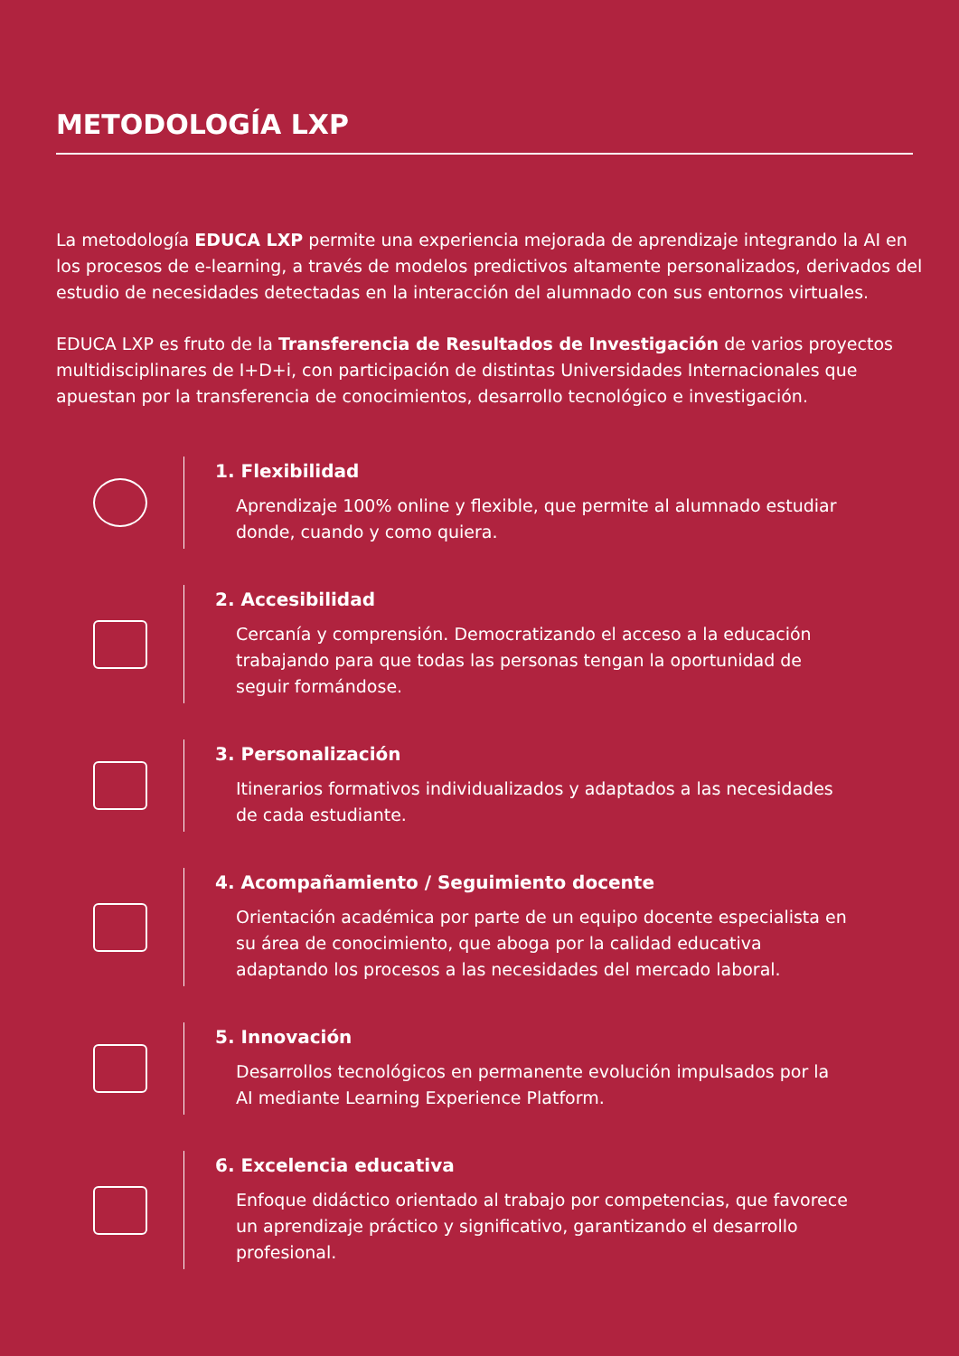METODOLOGÍA LXP
La metodología EDUCA LXP permite una experiencia mejorada de aprendizaje integrando la AI en los procesos de e-learning, a través de modelos predictivos altamente personalizados, derivados del estudio de necesidades detectadas en la interacción del alumnado con sus entornos virtuales.
EDUCA LXP es fruto de la Transferencia de Resultados de Investigación de varios proyectos multidisciplinares de I+D+i, con participación de distintas Universidades Internacionales que apuestan por la transferencia de conocimientos, desarrollo tecnológico e investigación.
1. Flexibilidad
Aprendizaje 100% online y flexible, que permite al alumnado estudiar donde, cuando y como quiera.
2. Accesibilidad
Cercanía y comprensión. Democratizando el acceso a la educación trabajando para que todas las personas tengan la oportunidad de seguir formándose.
3. Personalización
Itinerarios formativos individualizados y adaptados a las necesidades de cada estudiante.
4. Acompañamiento / Seguimiento docente
Orientación académica por parte de un equipo docente especialista en su área de conocimiento, que aboga por la calidad educativa adaptando los procesos a las necesidades del mercado laboral.
5. Innovación
Desarrollos tecnológicos en permanente evolución impulsados por la AI mediante Learning Experience Platform.
6. Excelencia educativa
Enfoque didáctico orientado al trabajo por competencias, que favorece un aprendizaje práctico y significativo, garantizando el desarrollo profesional.